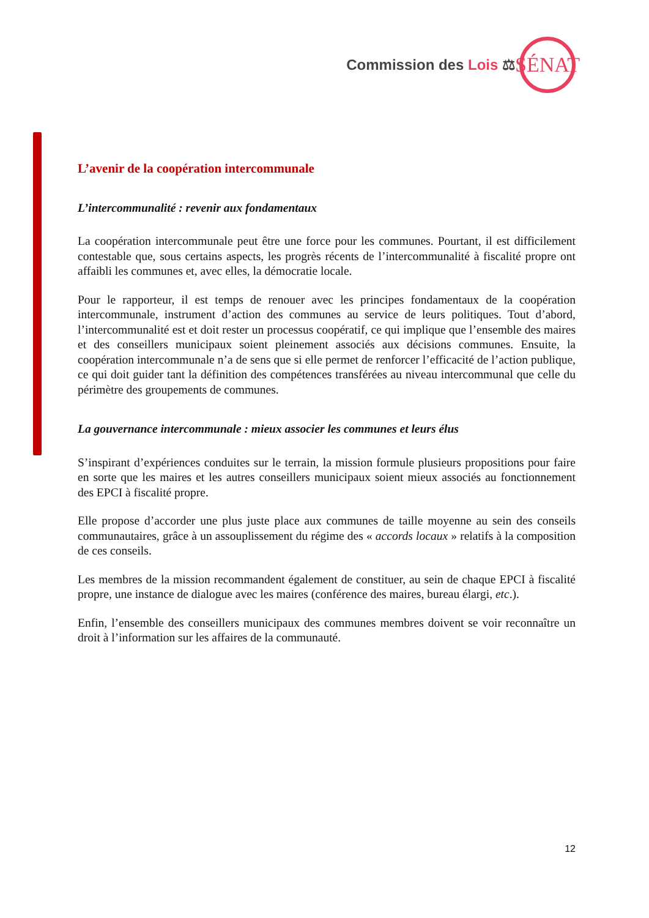Commission des Lois ⚖
SÉNAT
L’avenir de la coopération intercommunale
L’intercommunalité : revenir aux fondamentaux
La coopération intercommunale peut être une force pour les communes. Pourtant, il est difficilement contestable que, sous certains aspects, les progrès récents de l’intercommunalité à fiscalité propre ont affaibli les communes et, avec elles, la démocratie locale.
Pour le rapporteur, il est temps de renouer avec les principes fondamentaux de la coopération intercommunale, instrument d’action des communes au service de leurs politiques. Tout d’abord, l’intercommunalité est et doit rester un processus coopératif, ce qui implique que l’ensemble des maires et des conseillers municipaux soient pleinement associés aux décisions communes. Ensuite, la coopération intercommunale n’a de sens que si elle permet de renforcer l’efficacité de l’action publique, ce qui doit guider tant la définition des compétences transférées au niveau intercommunal que celle du périmètre des groupements de communes.
La gouvernance intercommunale : mieux associer les communes et leurs élus
S’inspirant d’expériences conduites sur le terrain, la mission formule plusieurs propositions pour faire en sorte que les maires et les autres conseillers municipaux soient mieux associés au fonctionnement des EPCI à fiscalité propre.
Elle propose d’accorder une plus juste place aux communes de taille moyenne au sein des conseils communautaires, grâce à un assouplissement du régime des « accords locaux » relatifs à la composition de ces conseils.
Les membres de la mission recommandent également de constituer, au sein de chaque EPCI à fiscalité propre, une instance de dialogue avec les maires (conférence des maires, bureau élargi, etc.).
Enfin, l’ensemble des conseillers municipaux des communes membres doivent se voir reconnaître un droit à l’information sur les affaires de la communauté.
12